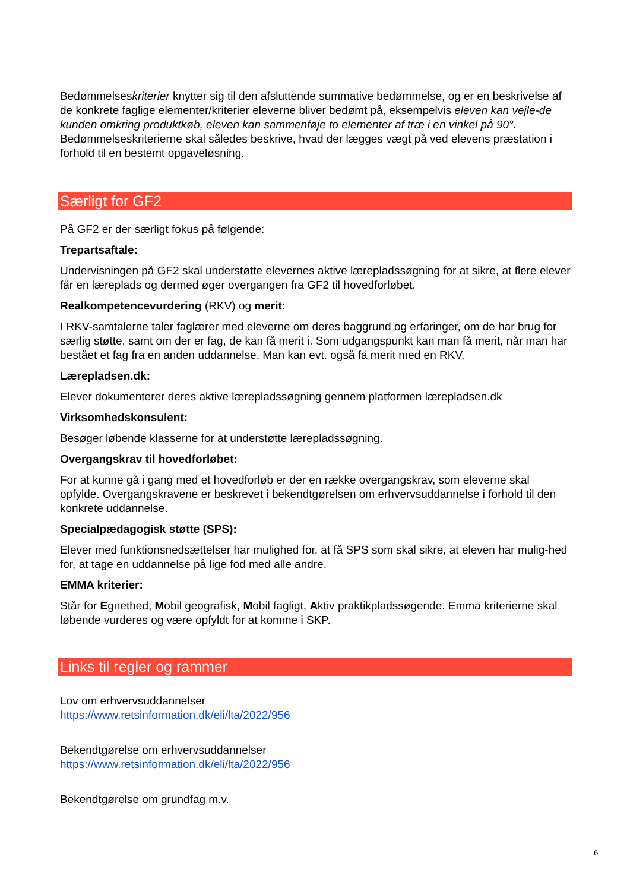Bedømmelseskriterier knytter sig til den afsluttende summative bedømmelse, og er en beskrivelse af de konkrete faglige elementer/kriterier eleverne bliver bedømt på, eksempelvis eleven kan vejle-de kunden omkring produktkøb, eleven kan sammenføje to elementer af træ i en vinkel på 90°. Bedømmelseskriterierne skal således beskrive, hvad der lægges vægt på ved elevens præstation i forhold til en bestemt opgaveløsning.
Særligt for GF2
På GF2 er der særligt fokus på følgende:
Trepartsaftale:
Undervisningen på GF2 skal understøtte elevernes aktive lærepladssøgning for at sikre, at flere elever får en læreplads og dermed øger overgangen fra GF2 til hovedforløbet.
Realkompetencevurdering (RKV) og merit:
I RKV-samtalerne taler faglærer med eleverne om deres baggrund og erfaringer, om de har brug for særlig støtte, samt om der er fag, de kan få merit i. Som udgangspunkt kan man få merit, når man har bestået et fag fra en anden uddannelse. Man kan evt. også få merit med en RKV.
Lærepladsen.dk:
Elever dokumenterer deres aktive lærepladssøgning gennem platformen lærepladsen.dk
Virksomhedskonsulent:
Besøger løbende klasserne for at understøtte lærepladssøgning.
Overgangskrav til hovedforløbet:
For at kunne gå i gang med et hovedforløb er der en række overgangskrav, som eleverne skal opfylde. Overgangskravene er beskrevet i bekendtgørelsen om erhvervsuddannelse i forhold til den konkrete uddannelse.
Specialpædagogisk støtte (SPS):
Elever med funktionsnedsættelser har mulighed for, at få SPS som skal sikre, at eleven har mulig-hed for, at tage en uddannelse på lige fod med alle andre.
EMMA kriterier:
Står for Egnethed, Mobil geografisk, Mobil fagligt, Aktiv praktikpladssøgende. Emma kriterierne skal løbende vurderes og være opfyldt for at komme i SKP.
Links til regler og rammer
Lov om erhvervsuddannelser
https://www.retsinformation.dk/eli/lta/2022/956
Bekendtgørelse om erhvervsuddannelser
https://www.retsinformation.dk/eli/lta/2022/956
Bekendtgørelse om grundfag m.v.
6